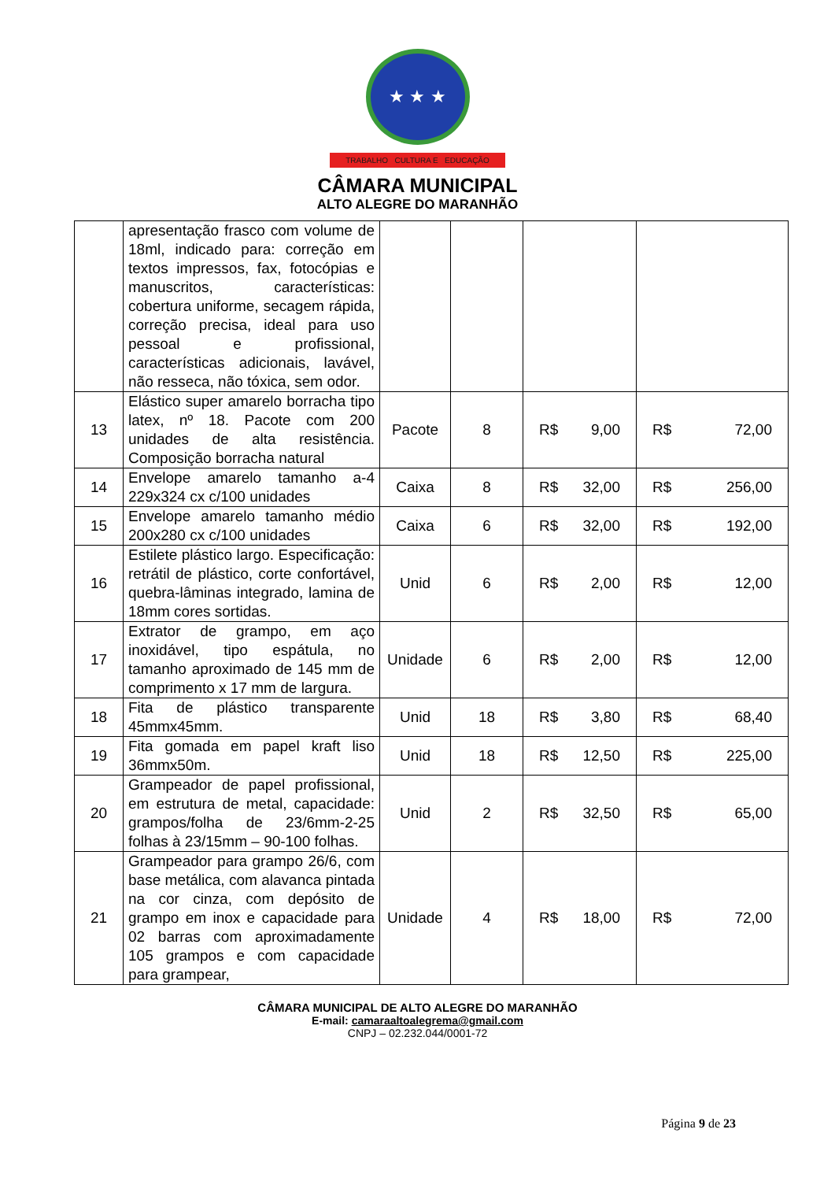★ ★ ★
TRABALHO CULTURA E EDUCAÇÃO
CÂMARA MUNICIPAL
ALTO ALEGRE DO MARANHÃO
| | apresentação frasco com volume de 18ml, indicado para: correção em textos impressos, fax, fotocópias e manuscritos, características: cobertura uniforme, secagem rápida, correção precisa, ideal para uso pessoal e profissional, características adicionais, lavável, não resseca, não tóxica, sem odor. | | | | |
| 13 | Elástico super amarelo borracha tipo latex, nº 18. Pacote com 200 unidades de alta resistência. Composição borracha natural | Pacote | 8 | R$ 9,00 | R$ 72,00 |
| 14 | Envelope amarelo tamanho a-4 229x324 cx c/100 unidades | Caixa | 8 | R$ 32,00 | R$ 256,00 |
| 15 | Envelope amarelo tamanho médio 200x280 cx c/100 unidades | Caixa | 6 | R$ 32,00 | R$ 192,00 |
| 16 | Estilete plástico largo. Especificação: retrátil de plástico, corte confortável, quebra-lâminas integrado, lamina de 18mm cores sortidas. | Unid | 6 | R$ 2,00 | R$ 12,00 |
| 17 | Extrator de grampo, em aço inoxidável, tipo espátula, no tamanho aproximado de 145 mm de comprimento x 17 mm de largura. | Unidade | 6 | R$ 2,00 | R$ 12,00 |
| 18 | Fita de plástico transparente 45mmx45mm. | Unid | 18 | R$ 3,80 | R$ 68,40 |
| 19 | Fita gomada em papel kraft liso 36mmx50m. | Unid | 18 | R$ 12,50 | R$ 225,00 |
| 20 | Grampeador de papel profissional, em estrutura de metal, capacidade: grampos/folha de 23/6mm-2-25 folhas à 23/15mm – 90-100 folhas. | Unid | 2 | R$ 32,50 | R$ 65,00 |
| 21 | Grampeador para grampo 26/6, com base metálica, com alavanca pintada na cor cinza, com depósito de grampo em inox e capacidade para 02 barras com aproximadamente 105 grampos e com capacidade para grampear, | Unidade | 4 | R$ 18,00 | R$ 72,00 |
CÂMARA MUNICIPAL DE ALTO ALEGRE DO MARANHÃO
E-mail: camaraaltoalegrema@gmail.com
CNPJ – 02.232.044/0001-72
Página 9 de 23